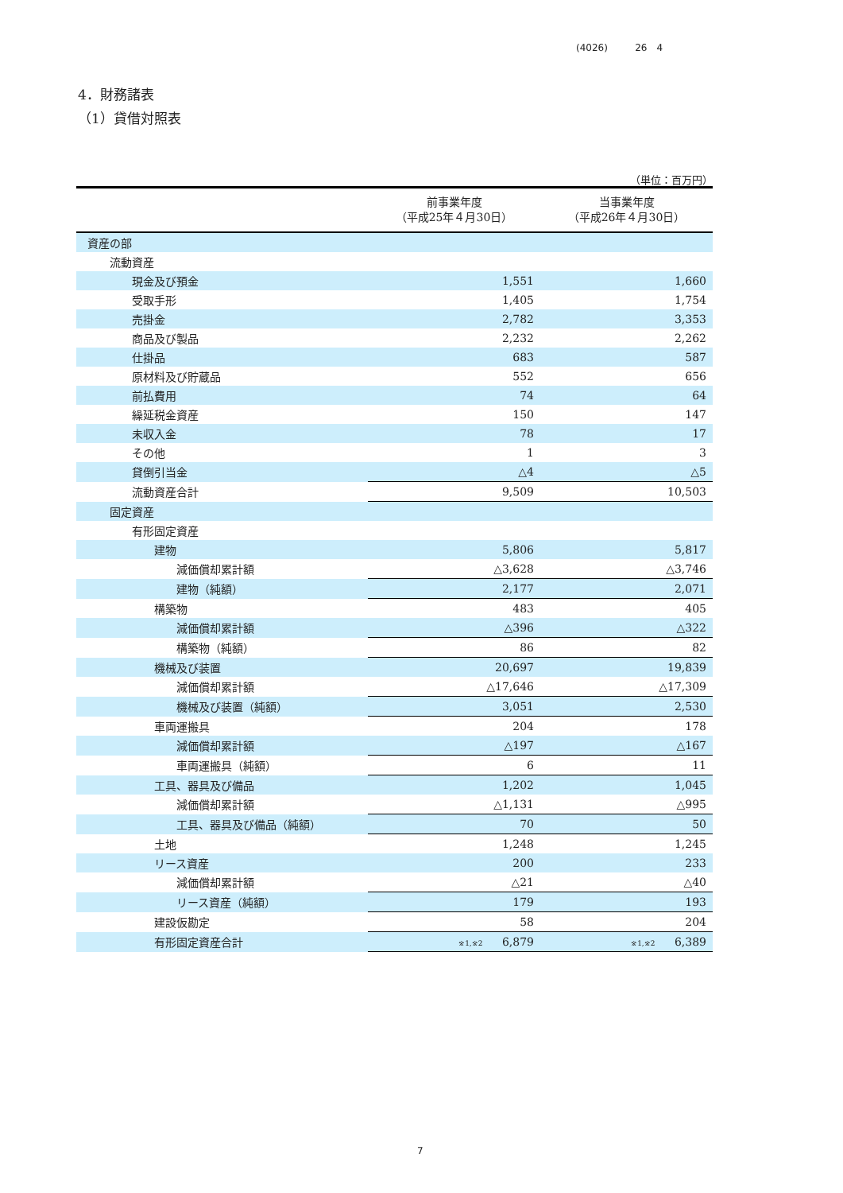(4026) 26　4
4．財務諸表
（1）貸借対照表
（単位：百万円）
| | 前事業年度 （平成25年４月30日） | 当事業年度 （平成26年４月30日） |
| --- | --- | --- |
| 資産の部 | | |
| 流動資産 | | |
| 現金及び預金 | 1,551 | 1,660 |
| 受取手形 | 1,405 | 1,754 |
| 売掛金 | 2,782 | 3,353 |
| 商品及び製品 | 2,232 | 2,262 |
| 仕掛品 | 683 | 587 |
| 原材料及び貯蔵品 | 552 | 656 |
| 前払費用 | 74 | 64 |
| 繰延税金資産 | 150 | 147 |
| 未収入金 | 78 | 17 |
| その他 | 1 | 3 |
| 貸倒引当金 | △4 | △5 |
| 流動資産合計 | 9,509 | 10,503 |
| 固定資産 | | |
| 有形固定資産 | | |
| 建物 | 5,806 | 5,817 |
| 減価償却累計額 | △3,628 | △3,746 |
| 建物（純額） | 2,177 | 2,071 |
| 構築物 | 483 | 405 |
| 減価償却累計額 | △396 | △322 |
| 構築物（純額） | 86 | 82 |
| 機械及び装置 | 20,697 | 19,839 |
| 減価償却累計額 | △17,646 | △17,309 |
| 機械及び装置（純額） | 3,051 | 2,530 |
| 車両運搬具 | 204 | 178 |
| 減価償却累計額 | △197 | △167 |
| 車両運搬具（純額） | 6 | 11 |
| 工具、器具及び備品 | 1,202 | 1,045 |
| 減価償却累計額 | △1,131 | △995 |
| 工具、器具及び備品（純額） | 70 | 50 |
| 土地 | 1,248 | 1,245 |
| リース資産 | 200 | 233 |
| 減価償却累計額 | △21 | △40 |
| リース資産（純額） | 179 | 193 |
| 建設仮勘定 | 58 | 204 |
| 有形固定資産合計 | <sup>※1,※2</sup> 6,879 | <sup>※1,※2</sup> 6,389 |
7